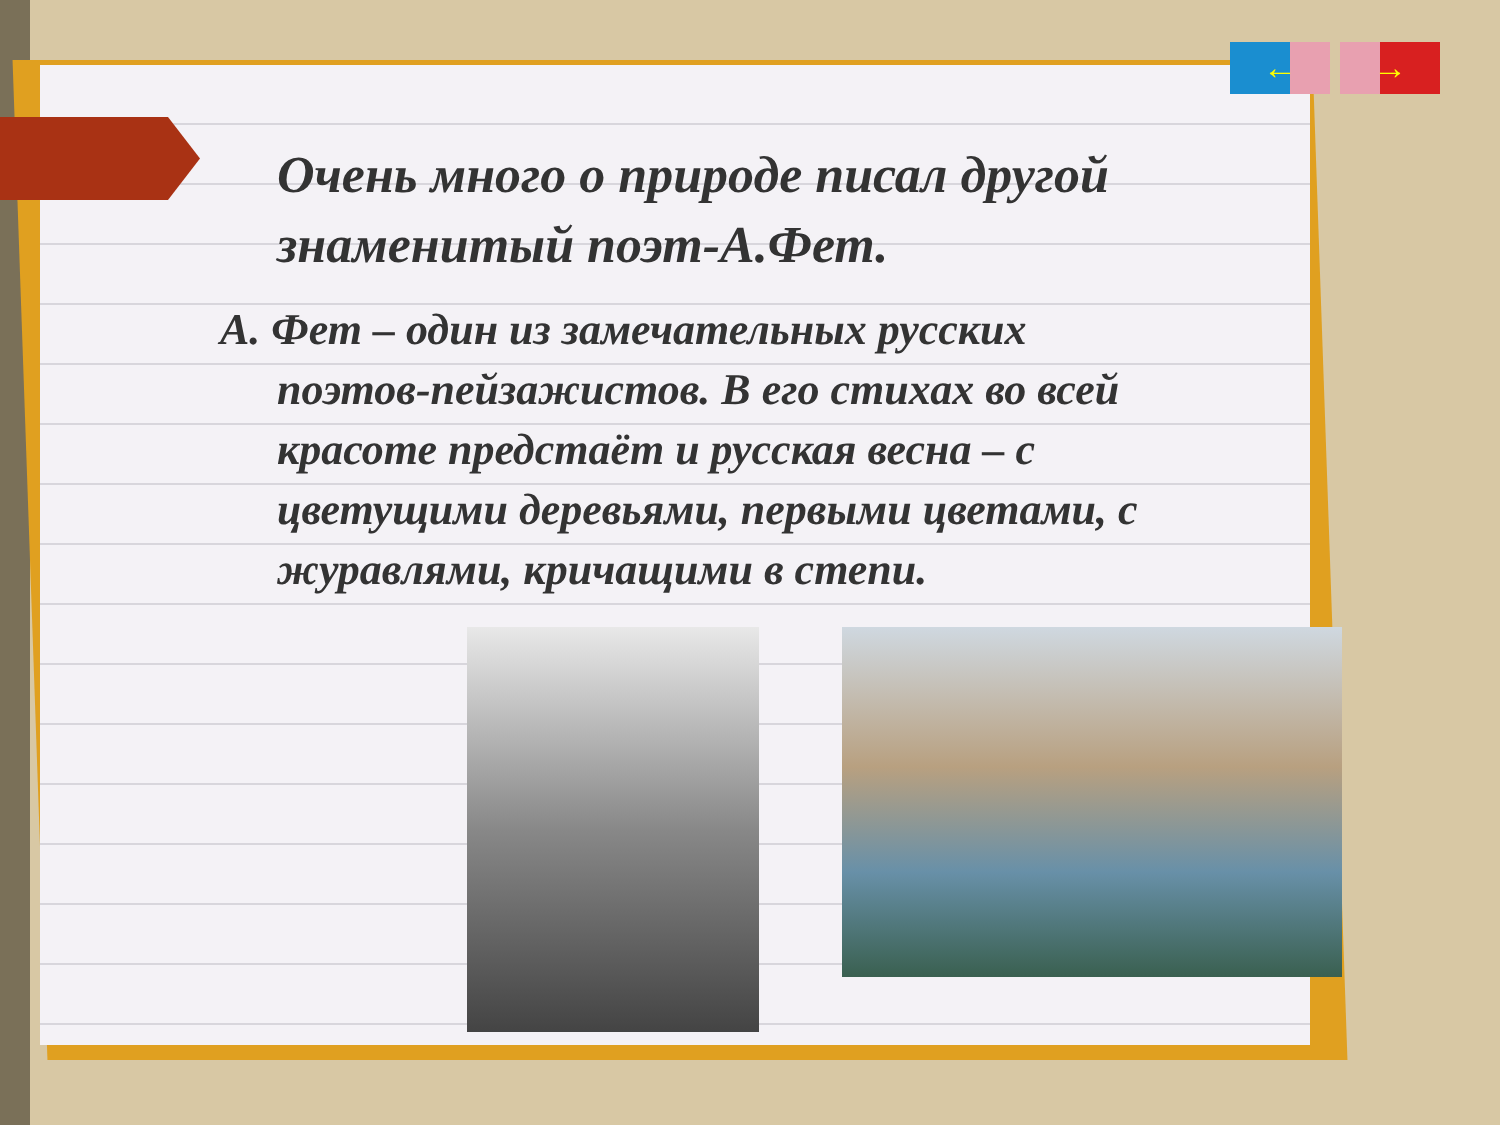← →
Очень много о природе писал другой знаменитый поэт-А.Фет.
А. Фет – один из замечательных русских поэтов-пейзажистов. В его стихах во всей красоте предстаёт и русская весна – с цветущими деревьями, первыми цветами, с журавлями, кричащими в степи.